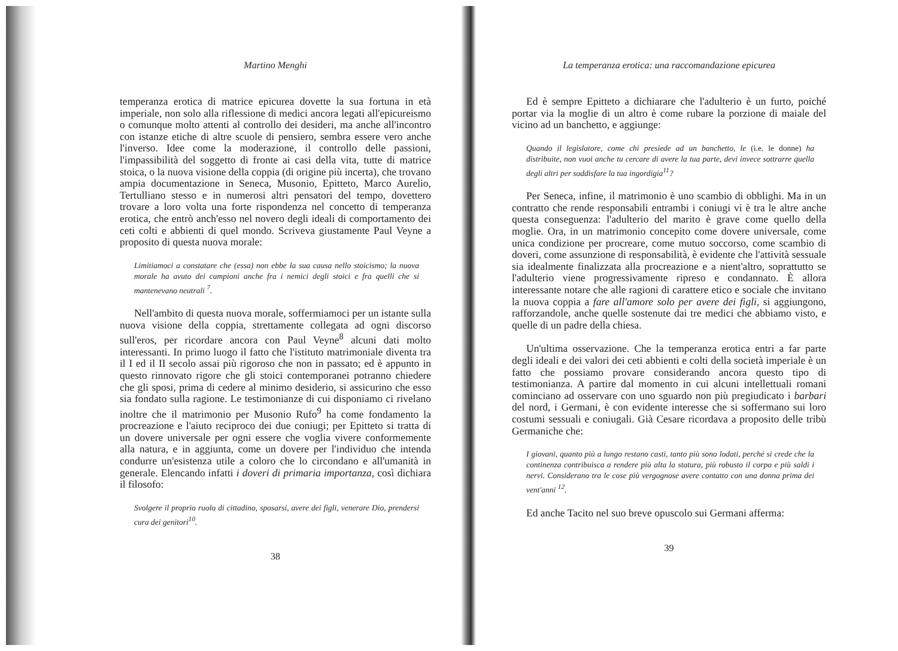Martino Menghi
temperanza erotica di matrice epicurea dovette la sua fortuna in età imperiale, non solo alla riflessione di medici ancora legati all'epicureismo o comunque molto attenti al controllo dei desideri, ma anche all'incontro con istanze etiche di altre scuole di pensiero, sembra essere vero anche l'inverso. Idee come la moderazione, il controllo delle passioni, l'impassibilità del soggetto di fronte ai casi della vita, tutte di matrice stoica, o la nuova visione della coppia (di origine più incerta), che trovano ampia documentazione in Seneca, Musonio, Epitteto, Marco Aurelio, Tertulliano stesso e in numerosi altri pensatori del tempo, dovettero trovare a loro volta una forte rispondenza nel concetto di temperanza erotica, che entrò anch'esso nel novero degli ideali di comportamento dei ceti colti e abbienti di quel mondo. Scriveva giustamente Paul Veyne a proposito di questa nuova morale:
Limitiamoci a constatare che (essa) non ebbe la sua causa nello stoicismo; la nuova morale ha avuto dei campioni anche fra i nemici degli stoici e fra quelli che si mantenevano neutrali <sup>7</sup>.
Nell'ambito di questa nuova morale, soffermiamoci per un istante sulla nuova visione della coppia, strettamente collegata ad ogni discorso sull'eros, per ricordare ancora con Paul Veyne<sup>8</sup> alcuni dati molto interessanti. In primo luogo il fatto che l'istituto matrimoniale diventa tra il I ed il II secolo assai più rigoroso che non in passato; ed è appunto in questo rinnovato rigore che gli stoici contemporanei potranno chiedere che gli sposi, prima di cedere al minimo desiderio, si assicurino che esso sia fondato sulla ragione. Le testimonianze di cui disponiamo ci rivelano inoltre che il matrimonio per Musonio Rufo<sup>9</sup> ha come fondamento la procreazione e l'aiuto reciproco dei due coniugi; per Epitteto si tratta di un dovere universale per ogni essere che voglia vivere conformemente alla natura, e in aggiunta, come un dovere per l'individuo che intenda condurre un'esistenza utile a coloro che lo circondano e all'umanità in generale. Elencando infatti i doveri di primaria importanza, così dichiara il filosofo:
Svolgere il proprio ruolo di cittadino, sposarsi, avere dei figli, venerare Dio, prendersi cura dei genitori<sup>10</sup>.
38
La temperanza erotica: una raccomandazione epicurea
Ed è sempre Epitteto a dichiarare che l'adulterio è un furto, poiché portar via la moglie di un altro è come rubare la porzione di maiale del vicino ad un banchetto, e aggiunge:
Quando il legislatore, come chi presiede ad un banchetto, le (i.e. le donne) ha distribuite, non vuoi anche tu cercare di avere la tua parte, devi invece sottrarre quella degli altri per soddisfare la tua ingordigia<sup>11</sup>?
Per Seneca, infine, il matrimonio è uno scambio di obblighi. Ma in un contratto che rende responsabili entrambi i coniugi vi è tra le altre anche questa conseguenza: l'adulterio del marito è grave come quello della moglie. Ora, in un matrimonio concepito come dovere universale, come unica condizione per procreare, come mutuo soccorso, come scambio di doveri, come assunzione di responsabilità, è evidente che l'attività sessuale sia idealmente finalizzata alla procreazione e a nient'altro, soprattutto se l'adulterio viene progressivamente ripreso e condannato. È allora interessante notare che alle ragioni di carattere etico e sociale che invitano la nuova coppia a fare all'amore solo per avere dei figli, si aggiungono, rafforzandole, anche quelle sostenute dai tre medici che abbiamo visto, e quelle di un padre della chiesa.
Un'ultima osservazione. Che la temperanza erotica entri a far parte degli ideali e dei valori dei ceti abbienti e colti della società imperiale è un fatto che possiamo provare considerando ancora questo tipo di testimonianza. A partire dal momento in cui alcuni intellettuali romani cominciano ad osservare con uno sguardo non più pregiudicato i barbari del nord, i Germani, è con evidente interesse che si soffermano sui loro costumi sessuali e coniugali. Già Cesare ricordava a proposito delle tribù Germaniche che:
I giovani, quanto più a lungo restano casti, tanto più sono lodati, perché si crede che la continenza contribuisca a rendere più alta la statura, più robusto il corpo e più saldi i nervi. Considerano tra le cose più vergognose avere contatto con una donna prima dei vent'anni <sup>12</sup>.
Ed anche Tacito nel suo breve opuscolo sui Germani afferma:
39